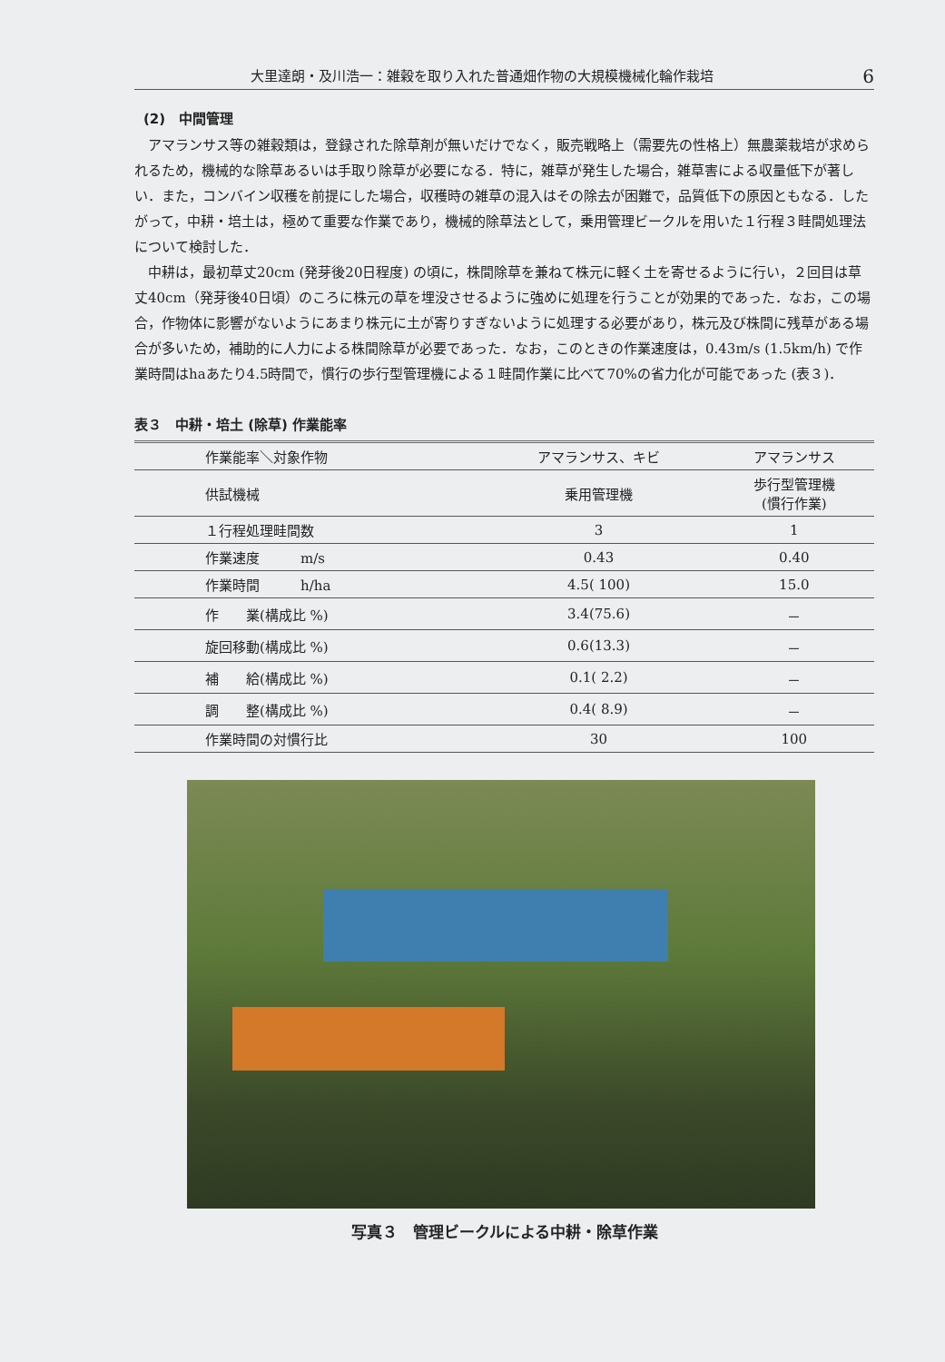大里達朗・及川浩一：雑穀を取り入れた普通畑作物の大規模機械化輪作栽培 6
(2)　中間管理
アマランサス等の雑穀類は，登録された除草剤が無いだけでなく，販売戦略上（需要先の性格上）無農薬栽培が求められるため，機械的な除草あるいは手取り除草が必要になる．特に，雑草が発生した場合，雑草害による収量低下が著しい．また，コンバイン収穫を前提にした場合，収穫時の雑草の混入はその除去が困難で，品質低下の原因ともなる．したがって，中耕・培土は，極めて重要な作業であり，機械的除草法として，乗用管理ビークルを用いた１行程３畦間処理法について検討した．
中耕は，最初草丈20cm (発芽後20日程度) の頃に，株間除草を兼ねて株元に軽く土を寄せるように行い，２回目は草丈40cm（発芽後40日頃）のころに株元の草を埋没させるように強めに処理を行うことが効果的であった．なお，この場合，作物体に影響がないようにあまり株元に土が寄りすぎないように処理する必要があり，株元及び株間に残草がある場合が多いため，補助的に人力による株間除草が必要であった．なお，このときの作業速度は，0.43m/s (1.5km/h) で作業時間はhaあたり4.5時間で，慣行の歩行型管理機による１畦間作業に比べて70%の省力化が可能であった (表３)．
表３　中耕・培土 (除草) 作業能率
| 作業能率＼対象作物 | アマランサス、キビ | アマランサス |
| --- | --- | --- |
| 供試機械 | 乗用管理機 | 歩行型管理機 (慣行作業) |
| １行程処理畦間数 | 3 | 1 |
| 作業速度 m/s | 0.43 | 0.40 |
| 作業時間 h/ha | 4.5( 100) | 15.0 |
| 作 業(構成比 %) | 3.4(75.6) | － |
| 旋回移動(構成比 %) | 0.6(13.3) | － |
| 補 給(構成比 %) | 0.1( 2.2) | － |
| 調 整(構成比 %) | 0.4( 8.9) | － |
| 作業時間の対慣行比 | 30 | 100 |
写真３　管理ビークルによる中耕・除草作業